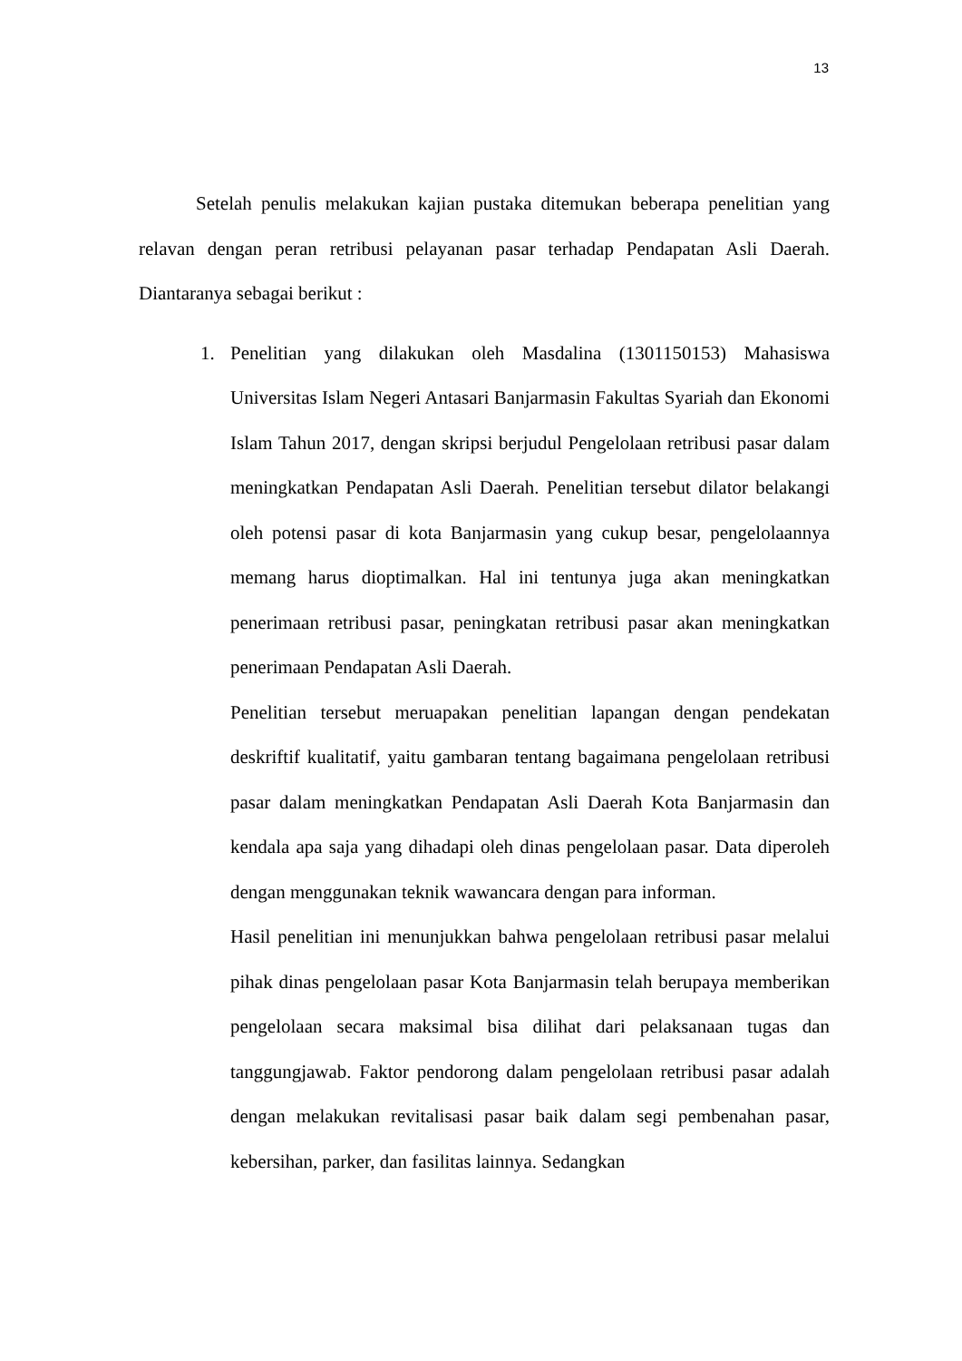13
Setelah penulis melakukan kajian pustaka ditemukan beberapa penelitian yang relavan dengan peran retribusi pelayanan pasar terhadap Pendapatan Asli Daerah. Diantaranya sebagai berikut :
1. Penelitian yang dilakukan oleh Masdalina (1301150153) Mahasiswa Universitas Islam Negeri Antasari Banjarmasin Fakultas Syariah dan Ekonomi Islam Tahun 2017, dengan skripsi berjudul Pengelolaan retribusi pasar dalam meningkatkan Pendapatan Asli Daerah. Penelitian tersebut dilator belakangi oleh potensi pasar di kota Banjarmasin yang cukup besar, pengelolaannya memang harus dioptimalkan. Hal ini tentunya juga akan meningkatkan penerimaan retribusi pasar, peningkatan retribusi pasar akan meningkatkan penerimaan Pendapatan Asli Daerah.
Penelitian tersebut meruapakan penelitian lapangan dengan pendekatan deskriftif kualitatif, yaitu gambaran tentang bagaimana pengelolaan retribusi pasar dalam meningkatkan Pendapatan Asli Daerah Kota Banjarmasin dan kendala apa saja yang dihadapi oleh dinas pengelolaan pasar. Data diperoleh dengan menggunakan teknik wawancara dengan para informan.
Hasil penelitian ini menunjukkan bahwa pengelolaan retribusi pasar melalui pihak dinas pengelolaan pasar Kota Banjarmasin telah berupaya memberikan pengelolaan secara maksimal bisa dilihat dari pelaksanaan tugas dan tanggungjawab. Faktor pendorong dalam pengelolaan retribusi pasar adalah dengan melakukan revitalisasi pasar baik dalam segi pembenahan pasar, kebersihan, parker, dan fasilitas lainnya. Sedangkan